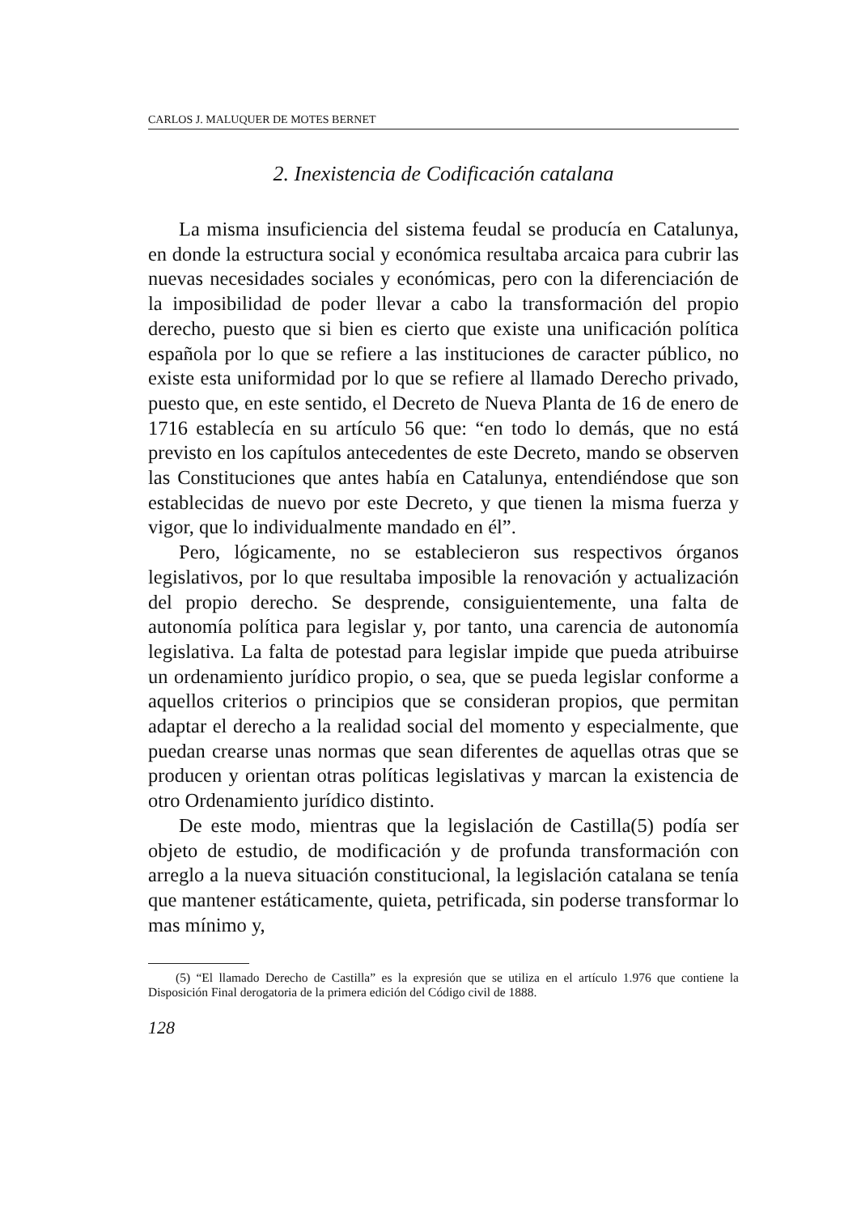CARLOS J. MALUQUER DE MOTES BERNET
2. Inexistencia de Codificación catalana
La misma insuficiencia del sistema feudal se producía en Catalunya, en donde la estructura social y económica resultaba arcaica para cubrir las nuevas necesidades sociales y económicas, pero con la diferenciación de la imposibilidad de poder llevar a cabo la transformación del propio derecho, puesto que si bien es cierto que existe una unificación política española por lo que se refiere a las instituciones de caracter público, no existe esta uniformidad por lo que se refiere al llamado Derecho privado, puesto que, en este sentido, el Decreto de Nueva Planta de 16 de enero de 1716 establecía en su artículo 56 que: “en todo lo demás, que no está previsto en los capítulos antecedentes de este Decreto, mando se observen las Constituciones que antes había en Catalunya, entendiéndose que son establecidas de nuevo por este Decreto, y que tienen la misma fuerza y vigor, que lo individualmente mandado en él”.
Pero, lógicamente, no se establecieron sus respectivos órganos legislativos, por lo que resultaba imposible la renovación y actualización del propio derecho. Se desprende, consiguientemente, una falta de autonomía política para legislar y, por tanto, una carencia de autonomía legislativa. La falta de potestad para legislar impide que pueda atribuirse un ordenamiento jurídico propio, o sea, que se pueda legislar conforme a aquellos criterios o principios que se consideran propios, que permitan adaptar el derecho a la realidad social del momento y especialmente, que puedan crearse unas normas que sean diferentes de aquellas otras que se producen y orientan otras políticas legislativas y marcan la existencia de otro Ordenamiento jurídico distinto.
De este modo, mientras que la legislación de Castilla(5) podía ser objeto de estudio, de modificación y de profunda transformación con arreglo a la nueva situación constitucional, la legislación catalana se tenía que mantener estáticamente, quieta, petrificada, sin poderse transformar lo mas mínimo y,
(5) “El llamado Derecho de Castilla” es la expresión que se utiliza en el artículo 1.976 que contiene la Disposición Final derogatoria de la primera edición del Código civil de 1888.
128